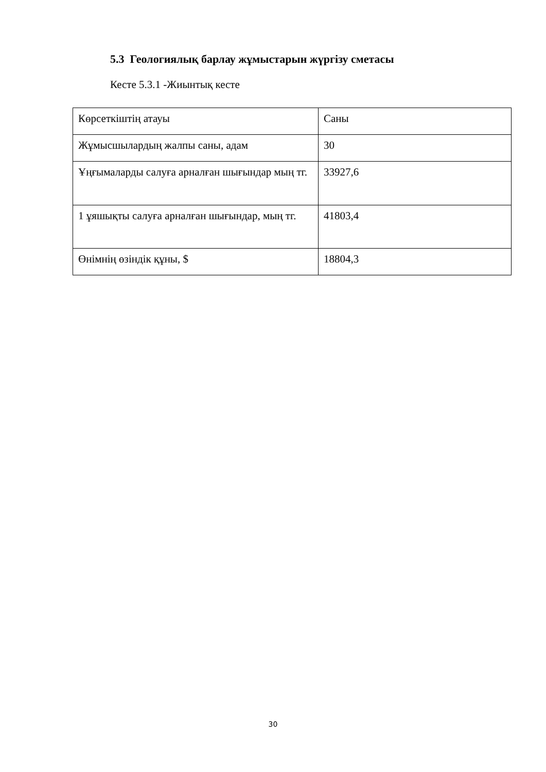5.3 Геологиялық барлау жұмыстарын жүргізу сметасы
Кесте 5.3.1 -Жиынтық кесте
| Көрсеткіштің атауы | Саны |
| --- | --- |
| Жұмысшылардың жалпы саны, адам | 30 |
| Ұңғымаларды салуға арналған шығындар мың тг. | 33927,6 |
| 1 ұяшықты салуға арналған шығындар, мың тг. | 41803,4 |
| Өнімнің өзіндік құны, $ | 18804,3 |
30